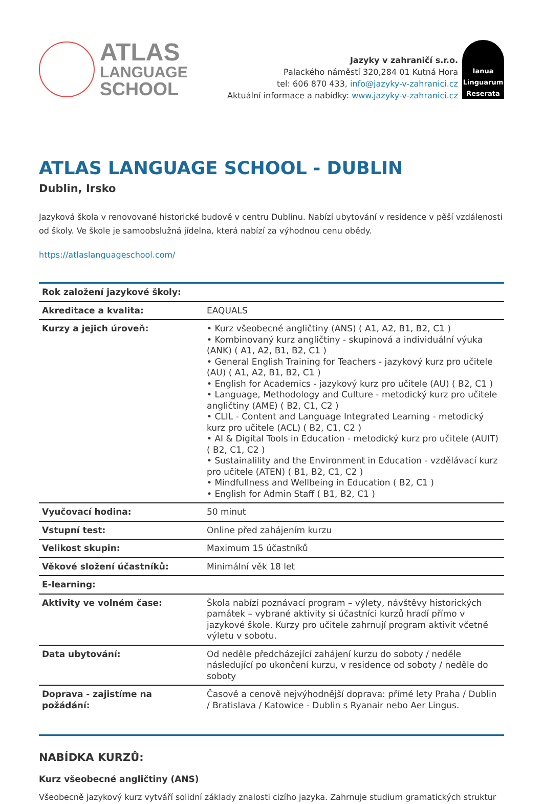ATLAS
LANGUAGE
SCHOOL
Jazyky v zahraničí s.r.o.
Palackého náměstí 320,284 01 Kutná Hora
tel: 606 870 433, info@jazyky-v-zahranici.cz
Aktuální informace a nabídky: www.jazyky-v-zahranici.cz
Ianua
Linguarum
Reserata
ATLAS LANGUAGE SCHOOL - DUBLIN
Dublin, Irsko
Jazyková škola v renovované historické budově v centru Dublinu. Nabízí ubytování v residence v pěší vzdálenosti od školy. Ve škole je samoobslužná jídelna, která nabízí za výhodnou cenu obědy.
https://atlaslanguageschool.com/
| Rok založení jazykové školy: | |
| Akreditace a kvalita: | EAQUALS |
| Kurzy a jejich úroveň: | • Kurz všeobecné angličtiny (ANS) ( A1, A2, B1, B2, C1 ) • Kombinovaný kurz angličtiny - skupinová a individuální výuka (ANK) ( A1, A2, B1, B2, C1 ) • General English Training for Teachers - jazykový kurz pro učitele (AU) ( A1, A2, B1, B2, C1 ) • English for Academics - jazykový kurz pro učitele (AU) ( B2, C1 ) • Language, Methodology and Culture - metodický kurz pro učitele angličtiny (AME) ( B2, C1, C2 ) • CLIL - Content and Language Integrated Learning - metodický kurz pro učitele (ACL) ( B2, C1, C2 ) • AI & Digital Tools in Education - metodický kurz pro učitele (AUIT) ( B2, C1, C2 ) • Sustainalility and the Environment in Education - vzdělávací kurz pro učitele (ATEN) ( B1, B2, C1, C2 ) • Mindfullness and Wellbeing in Education ( B2, C1 ) • English for Admin Staff ( B1, B2, C1 ) |
| Vyučovací hodina: | 50 minut |
| Vstupní test: | Online před zahájením kurzu |
| Velikost skupin: | Maximum 15 účastníků |
| Věkové složení účastníků: | Minimální věk 18 let |
| E-learning: | |
| Aktivity ve volném čase: | Škola nabízí poznávací program – výlety, návštěvy historických památek – vybrané aktivity si účastníci kurzů hradí přímo v jazykové škole. Kurzy pro učitele zahrnují program aktivit včetně výletu v sobotu. |
| Data ubytování: | Od neděle předcházející zahájení kurzu do soboty / neděle následující po ukončení kurzu, v residence od soboty / neděle do soboty |
| Doprava - zajistíme na požádání: | Časově a cenově nejvýhodnější doprava: přímé lety Praha / Dublin / Bratislava / Katowice - Dublin s Ryanair nebo Aer Lingus. |
NABÍDKA KURZŮ:
Kurz všeobecné angličtiny (ANS)
Všeobecně jazykový kurz vytváří solidní základy znalosti cizího jazyka. Zahrnuje studium gramatických struktur